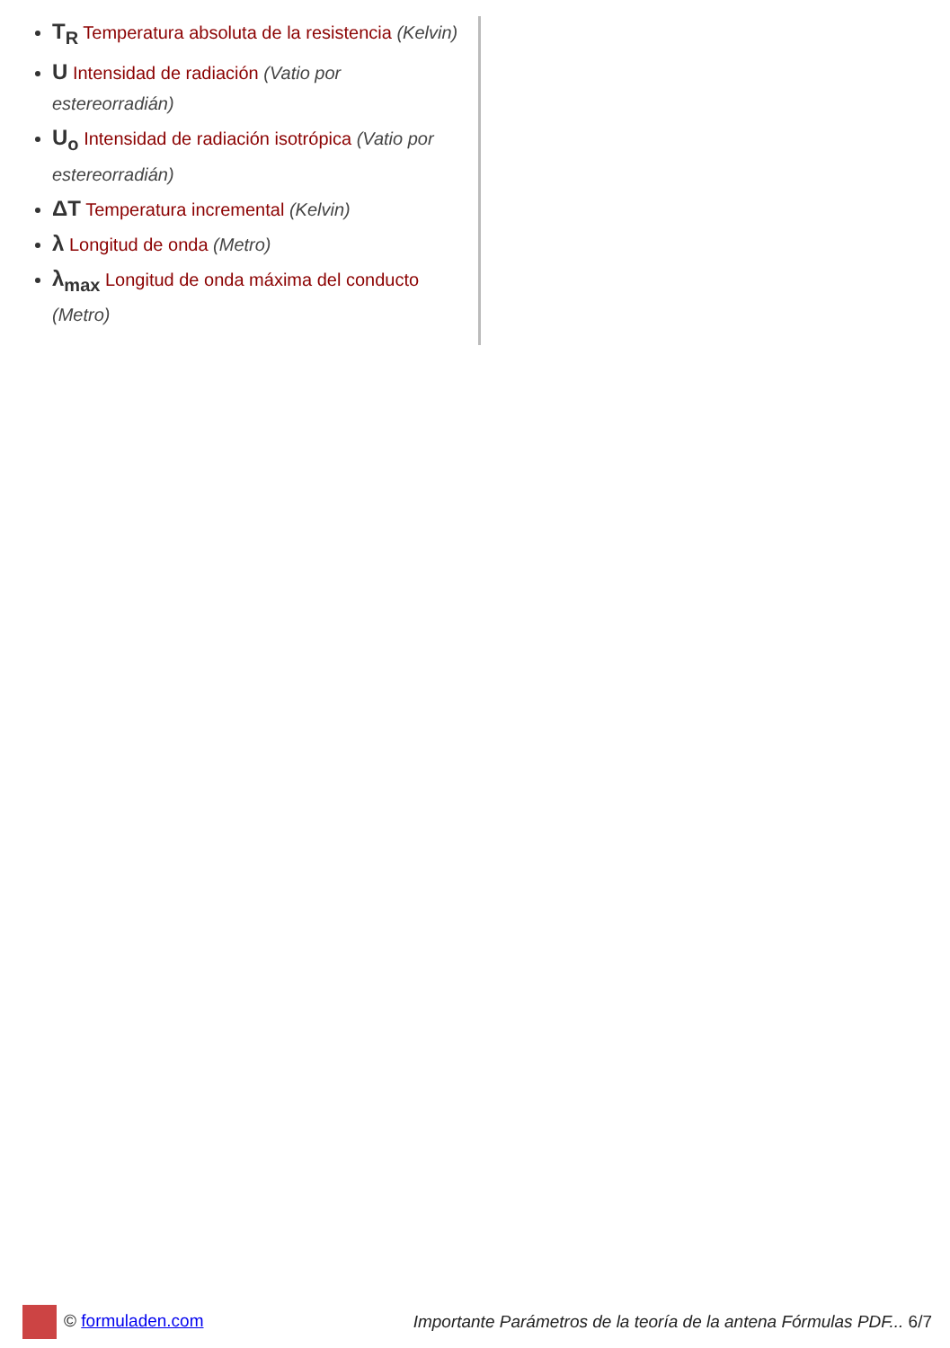T<sub>R</sub> Temperatura absoluta de la resistencia (Kelvin)
U Intensidad de radiación (Vatio por estereorradián)
U<sub>o</sub> Intensidad de radiación isotrópica (Vatio por estereorradián)
ΔT Temperatura incremental (Kelvin)
λ Longitud de onda (Metro)
λ<sub>max</sub> Longitud de onda máxima del conducto (Metro)
© formuladen.com
Importante Parámetros de la teoría de la antena Fórmulas PDF... 6/7